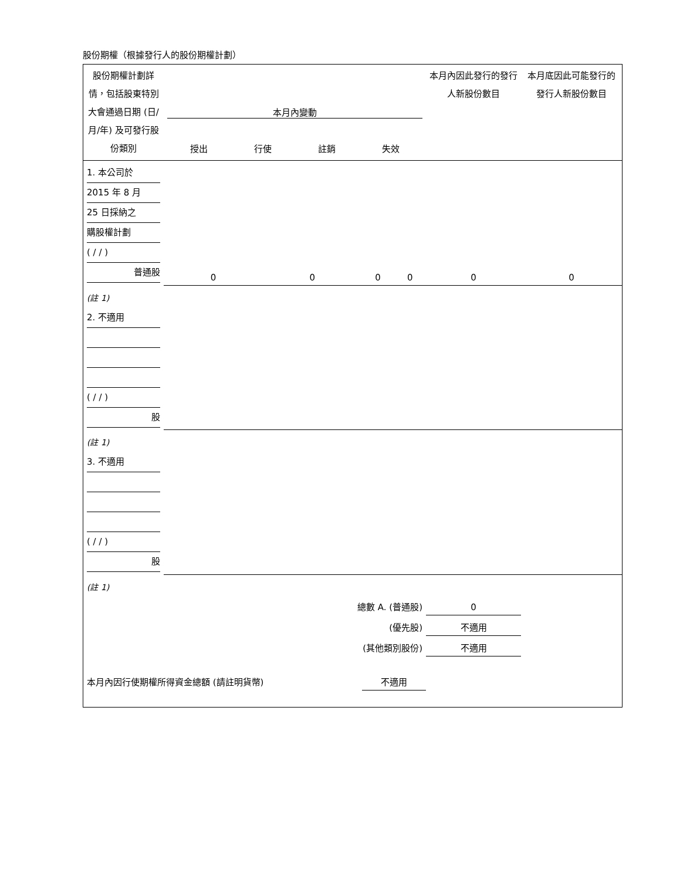股份期權（根據發行人的股份期權計劃）
| 股份期權計劃詳情，包括股東特別大會通過日期 (日/月/年) 及可發行股份類別 | 本月內變動 授出 行使 註銷 失效 | | | | 本月內因此發行的發行人新股份數目 | 本月底因此可能發行的發行人新股份數目 |
| 1. 本公司於 2015 年 8 月 25 日採納之 購股權計劃 ( / / ) 普通股 | 0 | 0 | 0 | 0 | 0 | 0 |
| (註 1) | | | | | | |
| 2. 不適用 ( / / ) 股 | | | | | | |
| (註 1) | | | | | | |
| 3. 不適用 ( / / ) 股 | | | | | | |
| (註 1) | | | | | | |
| 總數 A. (普通股) | | | | | 0 | |
| (優先股) | | | | | 不適用 | |
| (其他類別股份) | | | | | 不適用 | |
| 本月內因行使期權所得資金總額 (請註明貨幣) | | | 不適用 | | | |